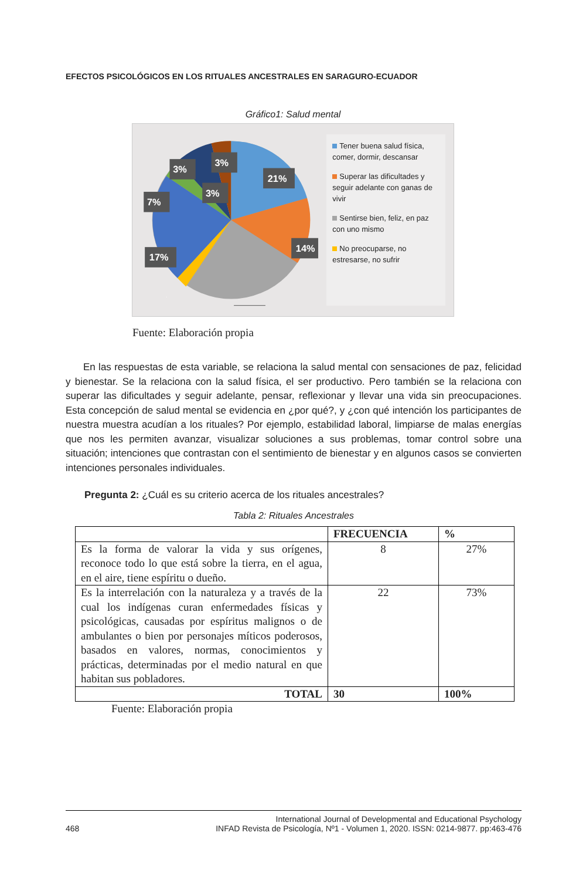EFECTOS PSICOLÓGICOS EN LOS RITUALES ANCESTRALES EN SARAGURO-ECUADOR
Gráfico1: Salud mental
21%
14%
17%
7%
3%
3%
3%
Tener buena salud física, comer, dormir, descansar
Superar las dificultades y seguir adelante con ganas de vivir
Sentirse bien, feliz, en paz con uno mismo
No preocuparse, no estresarse, no sufrir
Fuente: Elaboración propia
En las respuestas de esta variable, se relaciona la salud mental con sensaciones de paz, felicidad y bienestar. Se la relaciona con la salud física, el ser productivo. Pero también se la relaciona con superar las dificultades y seguir adelante, pensar, reflexionar y llevar una vida sin preocupaciones. Esta concepción de salud mental se evidencia en ¿por qué?, y ¿con qué intención los participantes de nuestra muestra acudían a los rituales? Por ejemplo, estabilidad laboral, limpiarse de malas energías que nos les permiten avanzar, visualizar soluciones a sus problemas, tomar control sobre una situación; intenciones que contrastan con el sentimiento de bienestar y en algunos casos se convierten intenciones personales individuales.
Pregunta 2: ¿Cuál es su criterio acerca de los rituales ancestrales?
Tabla 2: Rituales Ancestrales
| | FRECUENCIA | % |
| --- | --- | --- |
| Es la forma de valorar la vida y sus orígenes, reconoce todo lo que está sobre la tierra, en el agua, en el aire, tiene espíritu o dueño. | 8 | 27% |
| Es la interrelación con la naturaleza y a través de la cual los indígenas curan enfermedades físicas y psicológicas, causadas por espíritus malignos o de ambulantes o bien por personajes míticos poderosos, basados en valores, normas, conocimientos y prácticas, determinadas por el medio natural en que habitan sus pobladores. | 22 | 73% |
| TOTAL | 30 | 100% |
Fuente: Elaboración propia
International Journal of Developmental and Educational Psychology
468 INFAD Revista de Psicología, Nº1 - Volumen 1, 2020. ISSN: 0214-9877. pp:463-476